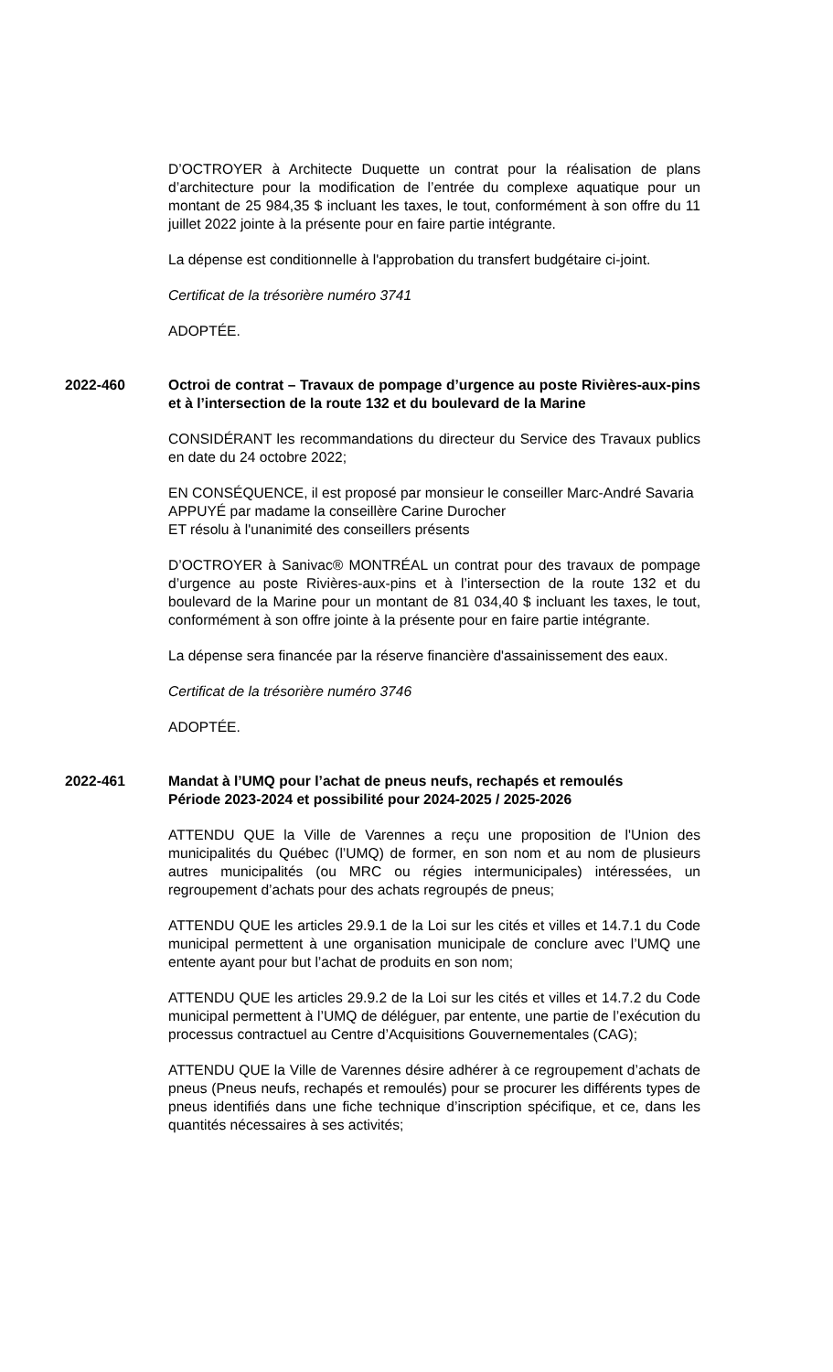D’OCTROYER à Architecte Duquette un contrat pour la réalisation de plans d’architecture pour la modification de l’entrée du complexe aquatique pour un montant de 25 984,35 $ incluant les taxes, le tout, conformément à son offre du 11 juillet 2022 jointe à la présente pour en faire partie intégrante.
La dépense est conditionnelle à l'approbation du transfert budgétaire ci-joint.
Certificat de la trésorière numéro 3741
ADOPTÉE.
2022-460 Octroi de contrat – Travaux de pompage d’urgence au poste Rivières-aux-pins et à l’intersection de la route 132 et du boulevard de la Marine
CONSIDÉRANT les recommandations du directeur du Service des Travaux publics en date du 24 octobre 2022;
EN CONSÉQUENCE, il est proposé par monsieur le conseiller Marc-André Savaria
APPUYÉ par madame la conseillère Carine Durocher
ET résolu à l'unanimité des conseillers présents
D’OCTROYER à Sanivac® MONTRÉAL un contrat pour des travaux de pompage d’urgence au poste Rivières-aux-pins et à l’intersection de la route 132 et du boulevard de la Marine pour un montant de 81 034,40 $ incluant les taxes, le tout, conformément à son offre jointe à la présente pour en faire partie intégrante.
La dépense sera financée par la réserve financière d'assainissement des eaux.
Certificat de la trésorière numéro 3746
ADOPTÉE.
2022-461 Mandat à l’UMQ pour l’achat de pneus neufs, rechapés et remoulés
Période 2023-2024 et possibilité pour 2024-2025 / 2025-2026
ATTENDU QUE la Ville de Varennes a reçu une proposition de l'Union des municipalités du Québec (l’UMQ) de former, en son nom et au nom de plusieurs autres municipalités (ou MRC ou régies intermunicipales) intéressées, un regroupement d’achats pour des achats regroupés de pneus;
ATTENDU QUE les articles 29.9.1 de la Loi sur les cités et villes et 14.7.1 du Code municipal permettent à une organisation municipale de conclure avec l’UMQ une entente ayant pour but l’achat de produits en son nom;
ATTENDU QUE les articles 29.9.2 de la Loi sur les cités et villes et 14.7.2 du Code municipal permettent à l’UMQ de déléguer, par entente, une partie de l’exécution du processus contractuel au Centre d’Acquisitions Gouvernementales (CAG);
ATTENDU QUE la Ville de Varennes désire adhérer à ce regroupement d’achats de pneus (Pneus neufs, rechapés et remoulés) pour se procurer les différents types de pneus identifiés dans une fiche technique d’inscription spécifique, et ce, dans les quantités nécessaires à ses activités;